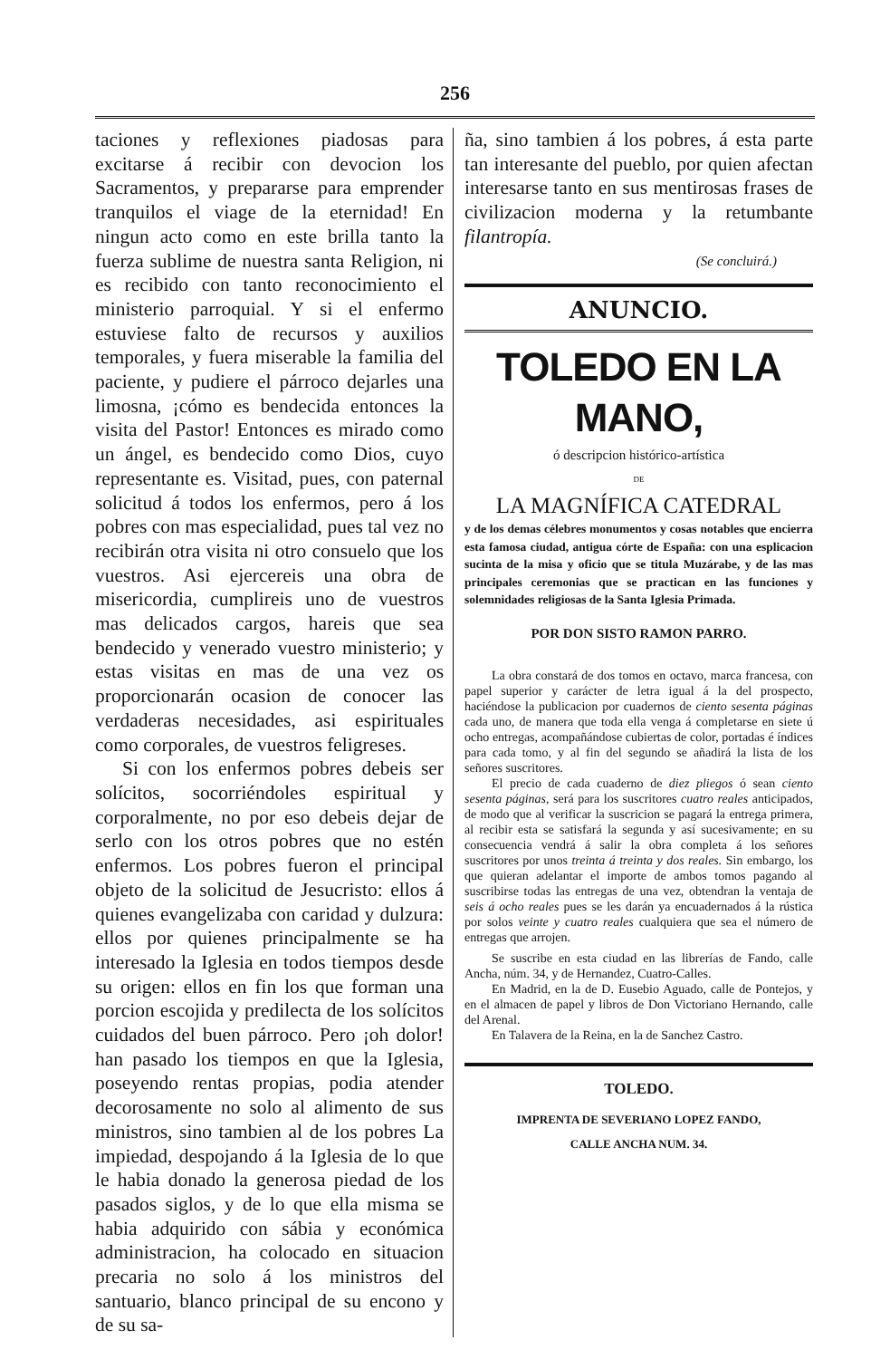256
taciones y reflexiones piadosas para excitarse á recibir con devocion los Sacramentos, y prepararse para emprender tranquilos el viage de la eternidad! En ningun acto como en este brilla tanto la fuerza sublime de nuestra santa Religion, ni es recibido con tanto reconocimiento el ministerio parroquial. Y si el enfermo estuviese falto de recursos y auxilios temporales, y fuera miserable la familia del paciente, y pudiere el párroco dejarles una limosna, ¡cómo es bendecida entonces la visita del Pastor! Entonces es mirado como un ángel, es bendecido como Dios, cuyo representante es. Visitad, pues, con paternal solicitud á todos los enfermos, pero á los pobres con mas especialidad, pues tal vez no recibirán otra visita ni otro consuelo que los vuestros. Asi ejercereis una obra de misericordia, cumplireis uno de vuestros mas delicados cargos, hareis que sea bendecido y venerado vuestro ministerio; y estas visitas en mas de una vez os proporcionarán ocasion de conocer las verdaderas necesidades, asi espirituales como corporales, de vuestros feligreses.
Si con los enfermos pobres debeis ser solícitos, socorriéndoles espiritual y corporalmente, no por eso debeis dejar de serlo con los otros pobres que no estén enfermos. Los pobres fueron el principal objeto de la solicitud de Jesucristo: ellos á quienes evangelizaba con caridad y dulzura: ellos por quienes principalmente se ha interesado la Iglesia en todos tiempos desde su origen: ellos en fin los que forman una porcion escojida y predilecta de los solícitos cuidados del buen párroco. Pero ¡oh dolor! han pasado los tiempos en que la Iglesia, poseyendo rentas propias, podia atender decorosamente no solo al alimento de sus ministros, sino tambien al de los pobres La impiedad, despojando á la Iglesia de lo que le habia donado la generosa piedad de los pasados siglos, y de lo que ella misma se habia adquirido con sábia y económica administracion, ha colocado en situacion precaria no solo á los ministros del santuario, blanco principal de su encono y de su sa-
ña, sino tambien á los pobres, á esta parte tan interesante del pueblo, por quien afectan interesarse tanto en sus mentirosas frases de civilizacion moderna y la retumbante filantropía.
(Se concluirá.)
ANUNCIO.
TOLEDO EN LA MANO,
ó descripcion histórico-artística
DE
LA MAGNÍFICA CATEDRAL
y de los demas célebres monumentos y cosas notables que encierra esta famosa ciudad, antigua córte de España: con una esplicacion sucinta de la misa y oficio que se titula Muzárabe, y de las mas principales ceremonias que se practican en las funciones y solemnidades religiosas de la Santa Iglesia Primada.
POR DON SISTO RAMON PARRO.
La obra constará de dos tomos en octavo, marca francesa, con papel superior y carácter de letra igual á la del prospecto, haciéndose la publicacion por cuadernos de ciento sesenta páginas cada uno, de manera que toda ella venga á completarse en siete ú ocho entregas, acompañándose cubiertas de color, portadas é índices para cada tomo, y al fin del segundo se añadirá la lista de los señores suscritores.
El precio de cada cuaderno de diez pliegos ó sean ciento sesenta páginas, será para los suscritores cuatro reales anticipados, de modo que al verificar la suscricion se pagará la entrega primera, al recibir esta se satisfará la segunda y así sucesivamente; en su consecuencia vendrá á salir la obra completa á los señores suscritores por unos treinta á treinta y dos reales. Sin embargo, los que quieran adelantar el importe de ambos tomos pagando al suscribirse todas las entregas de una vez, obtendran la ventaja de seis á ocho reales pues se les darán ya encuadernados á la rústica por solos veinte y cuatro reales cualquiera que sea el número de entregas que arrojen.
Se suscribe en esta ciudad en las librerías de Fando, calle Ancha, núm. 34, y de Hernandez, Cuatro-Calles.
En Madrid, en la de D. Eusebio Aguado, calle de Pontejos, y en el almacen de papel y libros de Don Victoriano Hernando, calle del Arenal.
En Talavera de la Reina, en la de Sanchez Castro.
TOLEDO.
IMPRENTA DE SEVERIANO LOPEZ FANDO,
CALLE ANCHA NUM. 34.